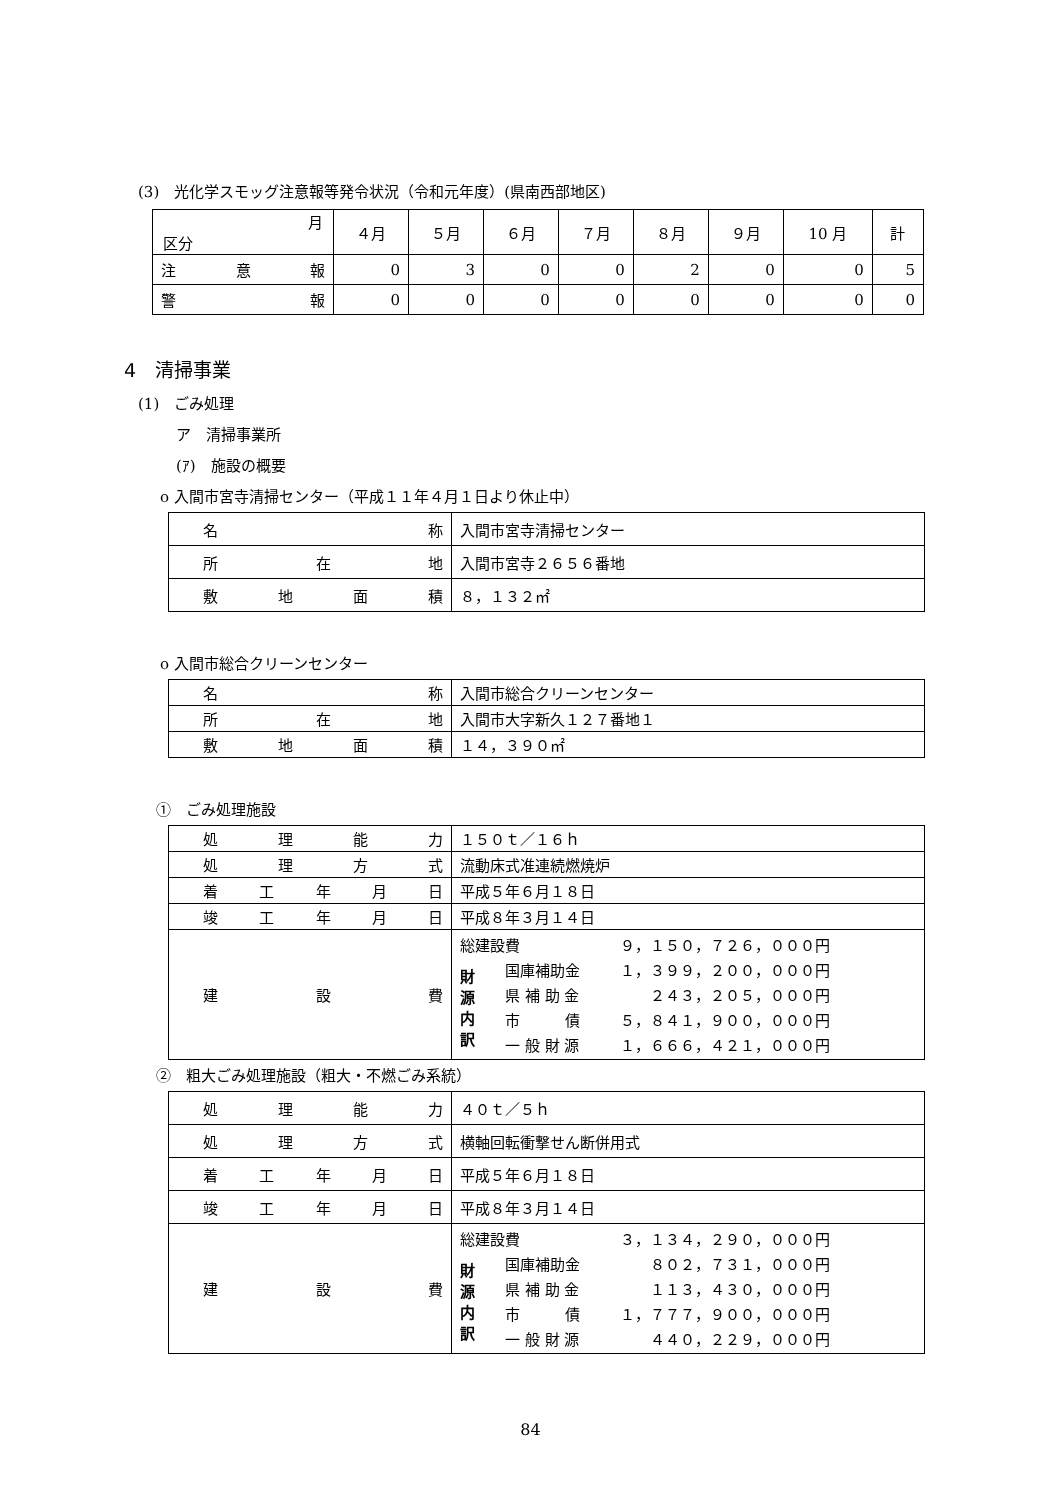(3)　光化学スモッグ注意報等発令状況（令和元年度）(県南西部地区)
| 月 区分 | ４月 | ５月 | ６月 | ７月 | ８月 | ９月 | 10 月 | 計 |
| --- | --- | --- | --- | --- | --- | --- | --- | --- |
| 注 意 報 | 0 | 3 | 0 | 0 | 2 | 0 | 0 | 5 |
| 警 報 | 0 | 0 | 0 | 0 | 0 | 0 | 0 | 0 |
4　清掃事業
(1)　ごみ処理
ア　清掃事業所
(ｱ)　施設の概要
o 入間市宮寺清掃センター（平成１１年４月１日より休止中）
| 名 称 | 入間市宮寺清掃センター |
| 所 在 地 | 入間市宮寺２６５６番地 |
| 敷 地 面 積 | ８，１３２㎡ |
o 入間市総合クリーンセンター
| 名 称 | 入間市総合クリーンセンター |
| 所 在 地 | 入間市大字新久１２７番地１ |
| 敷 地 面 積 | １４，３９０㎡ |
①　ごみ処理施設
| 処 理 能 力 | １５０ｔ／１６ｈ |
| 処 理 方 式 | 流動床式准連続燃焼炉 |
| 着 工 年 月 日 | 平成５年６月１８日 |
| 竣 工 年 月 日 | 平成８年３月１４日 |
| 建 設 費 | / 総建設費 / / ９，１５０，７２６，０００円 / / 財 源 内 訳 / 国庫補助金 / １，３９９，２００，０００円 / / / 県 補 助 金 / ２４３，２０５，０００円 / / / 市 債 / ５，８４１，９００，０００円 / / / 一 般 財 源 / １，６６６，４２１，０００円 / |
②　粗大ごみ処理施設（粗大・不燃ごみ系統）
| 処 理 能 力 | ４０ｔ／５ｈ |
| 処 理 方 式 | 横軸回転衝撃せん断併用式 |
| 着 工 年 月 日 | 平成５年６月１８日 |
| 竣 工 年 月 日 | 平成８年３月１４日 |
| 建 設 費 | / 総建設費 / / ３，１３４，２９０，０００円 / / 財 源 内 訳 / 国庫補助金 / ８０２，７３１，０００円 / / / 県 補 助 金 / １１３，４３０，０００円 / / / 市 債 / １，７７７，９００，０００円 / / / 一 般 財 源 / ４４０，２２９，０００円 / |
84